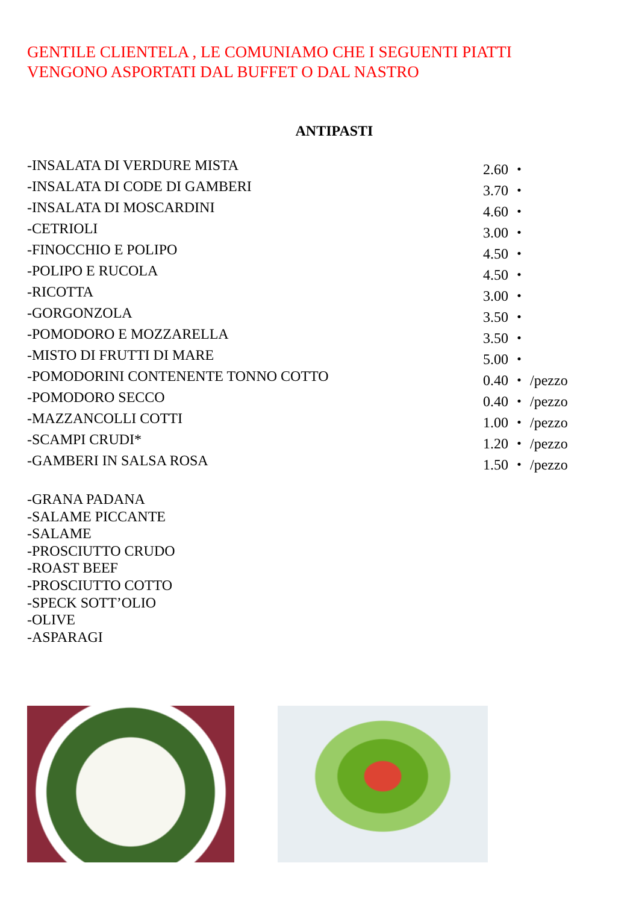GENTILE CLIENTELA , LE COMUNIAMO CHE I SEGUENTI PIATTI
VENGONO ASPORTATI DAL BUFFET O DAL NASTRO
ANTIPASTI
| -INSALATA DI VERDURE MISTA | 2.60 ・ |
| -INSALATA DI CODE DI GAMBERI | 3.70 ・ |
| -INSALATA DI MOSCARDINI | 4.60 ・ |
| -CETRIOLI | 3.00 ・ |
| -FINOCCHIO E POLIPO | 4.50 ・ |
| -POLIPO E RUCOLA | 4.50 ・ |
| -RICOTTA | 3.00 ・ |
| -GORGONZOLA | 3.50 ・ |
| -POMODORO E MOZZARELLA | 3.50 ・ |
| -MISTO DI FRUTTI DI MARE | 5.00 ・ |
| -POMODORINI CONTENENTE TONNO COTTO | 0.40 ・ /pezzo |
| -POMODORO SECCO | 0.40 ・ /pezzo |
| -MAZZANCOLLI COTTI | 1.00 ・ /pezzo |
| -SCAMPI CRUDI* | 1.20 ・ /pezzo |
| -GAMBERI IN SALSA ROSA | 1.50 ・ /pezzo |
-GRANA PADANA
-SALAME PICCANTE
-SALAME
-PROSCIUTTO CRUDO
-ROAST BEEF
-PROSCIUTTO COTTO
-SPECK SOTT’OLIO
-OLIVE
-ASPARAGI